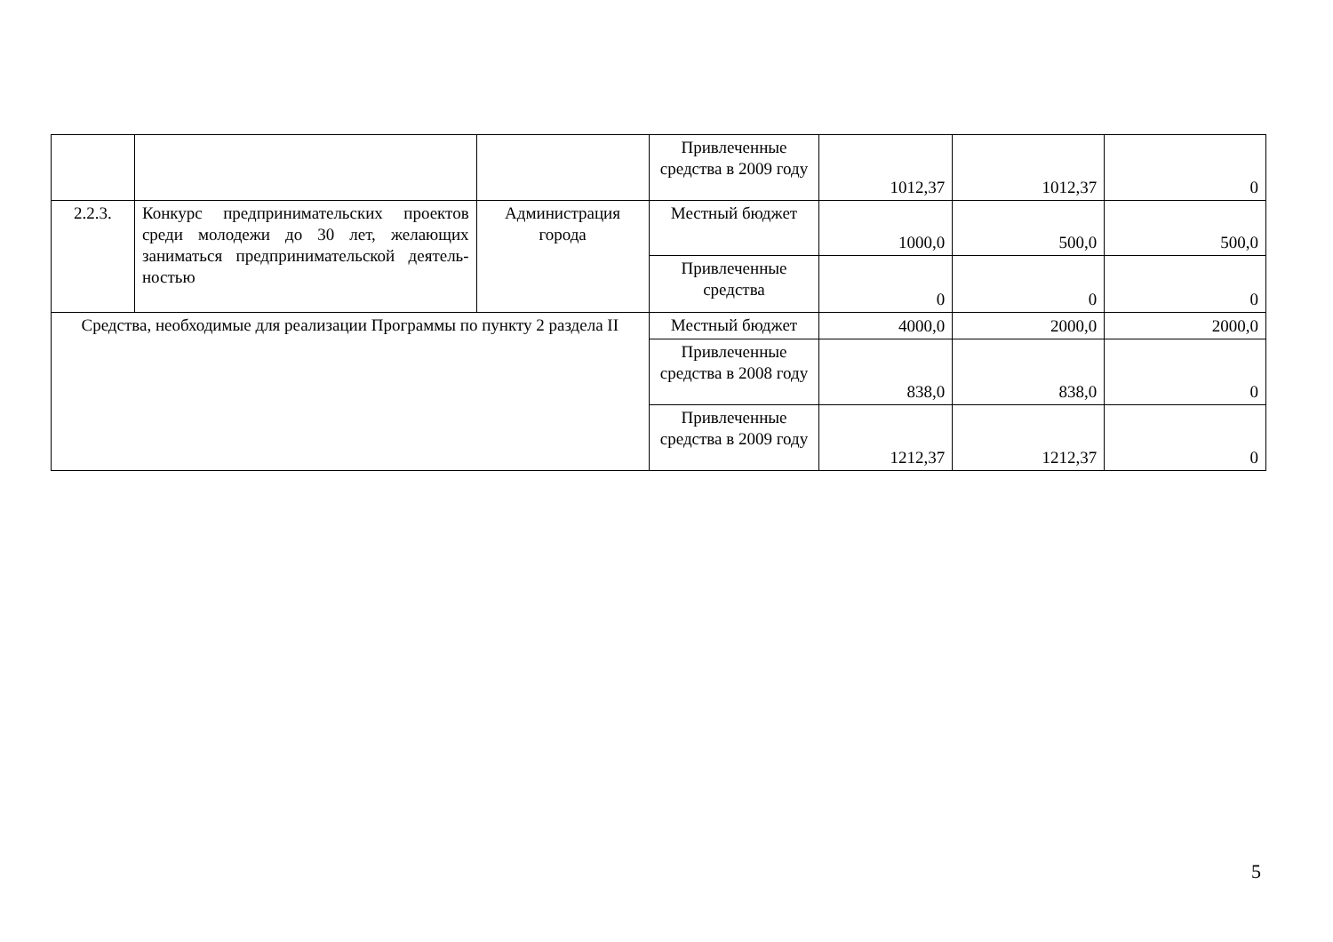| | | | Привлеченные средства в 2009 году | 1012,37 | 1012,37 | 0 |
| 2.2.3. | Конкурс предпринимательских проектов среди молодежи до 30 лет, желающих заниматься предпринимательской деятель-ностью | Администрация города | Местный бюджет | 1000,0 | 500,0 | 500,0 |
| | | | Привлеченные средства | 0 | 0 | 0 |
| Средства, необходимые для реализации Программы по пункту 2 раздела II | | | Местный бюджет | 4000,0 | 2000,0 | 2000,0 |
| | | | Привлеченные средства в 2008 году | 838,0 | 838,0 | 0 |
| | | | Привлеченные средства в 2009 году | 1212,37 | 1212,37 | 0 |
5